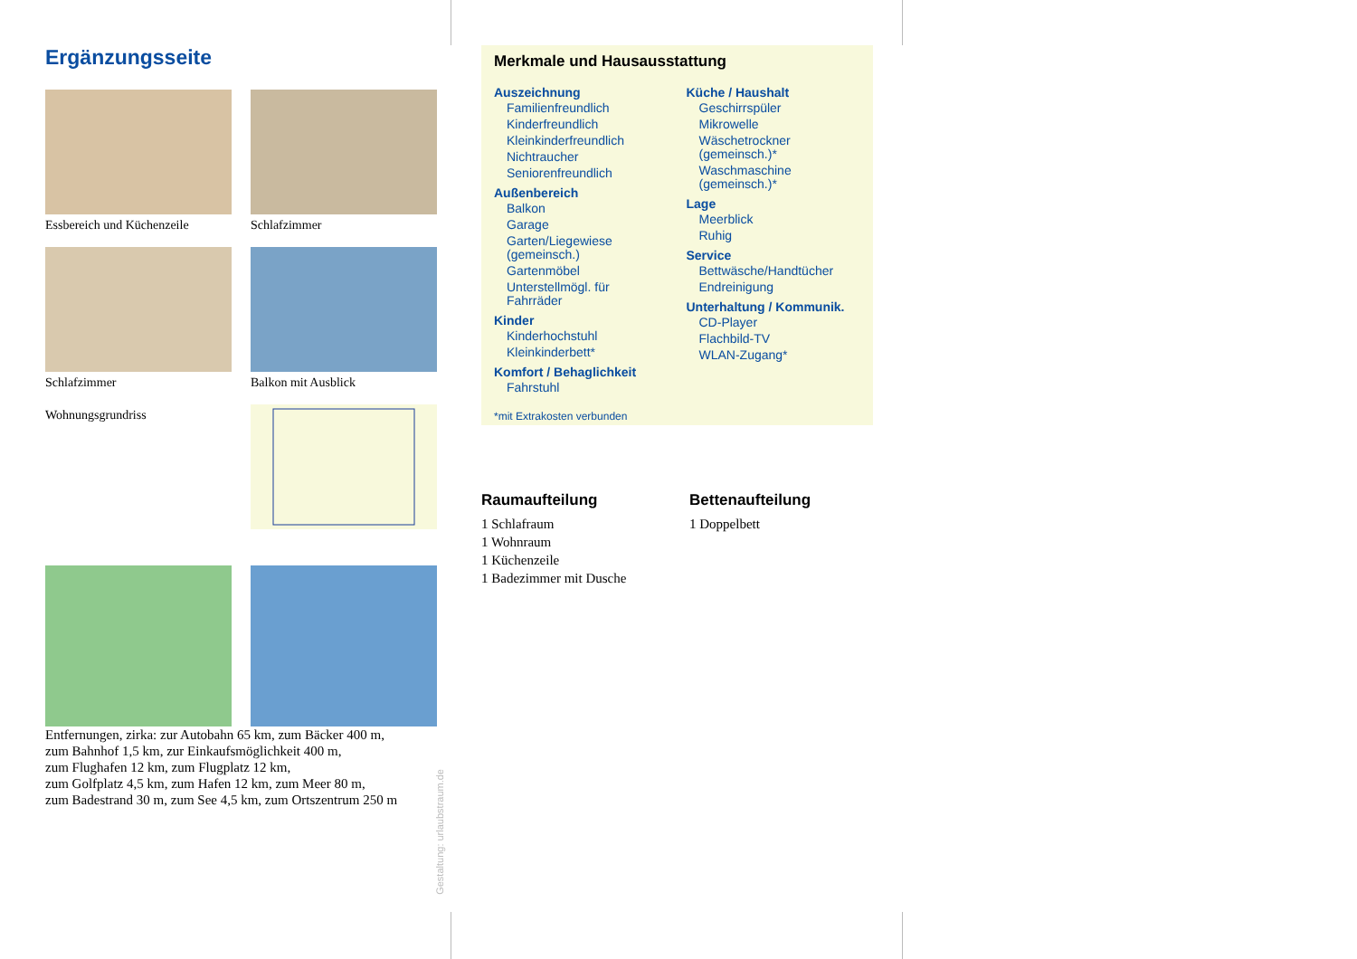Ergänzungsseite
Essbereich und Küchenzeile
Schlafzimmer
Schlafzimmer
Balkon mit Ausblick
Wohnungsgrundriss
Entfernungen, zirka: zur Autobahn 65 km, zum Bäcker 400 m,
zum Bahnhof 1,5 km, zur Einkaufsmöglichkeit 400 m,
zum Flughafen 12 km, zum Flugplatz 12 km,
zum Golfplatz 4,5 km, zum Hafen 12 km, zum Meer 80 m,
zum Badestrand 30 m, zum See 4,5 km, zum Ortszentrum 250 m
Gestaltung: urlaubstraum.de
Merkmale und Hausausstattung
Auszeichnung
Familienfreundlich
Kinderfreundlich
Kleinkinderfreundlich
Nichtraucher
Seniorenfreundlich
Außenbereich
Balkon
Garage
Garten/Liegewiese (gemeinsch.)
Gartenmöbel
Unterstellmögl. für Fahrräder
Kinder
Kinderhochstuhl
Kleinkinderbett*
Komfort / Behaglichkeit
Fahrstuhl
Küche / Haushalt
Geschirrspüler
Mikrowelle
Wäschetrockner (gemeinsch.)*
Waschmaschine (gemeinsch.)*
Lage
Meerblick
Ruhig
Service
Bettwäsche/Handtücher
Endreinigung
Unterhaltung / Kommunik.
CD-Player
Flachbild-TV
WLAN-Zugang*
*mit Extrakosten verbunden
Raumaufteilung
1 Schlafraum
1 Wohnraum
1 Küchenzeile
1 Badezimmer mit Dusche
Bettenaufteilung
1 Doppelbett